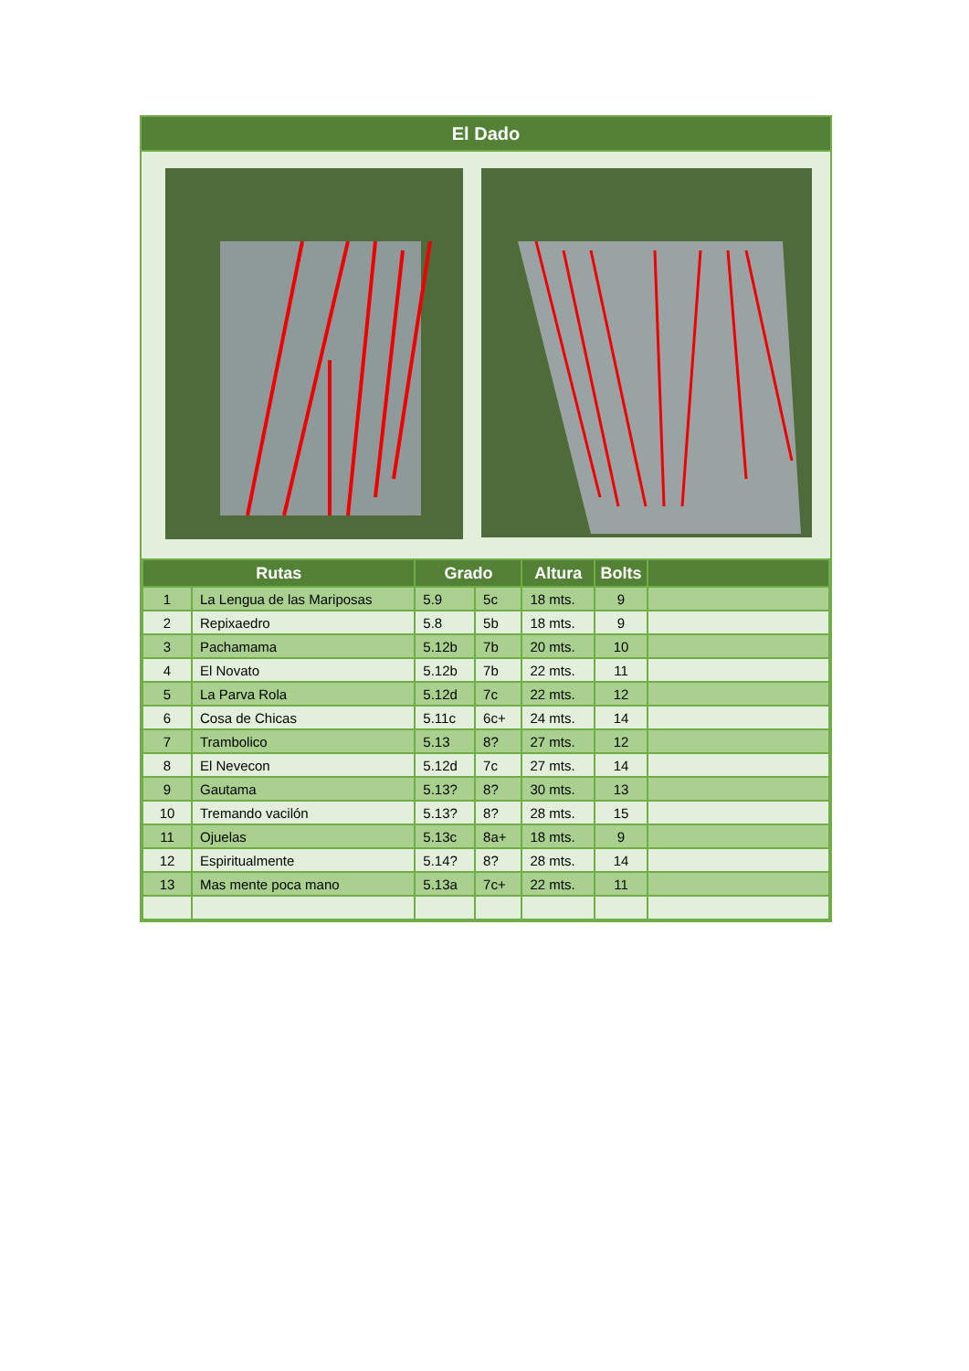El Dado
| Rutas | | Grado | | Altura | Bolts | |
| --- | --- | --- | --- | --- | --- | --- |
| 1 | La Lengua de las Mariposas | 5.9 | 5c | 18 mts. | 9 | |
| 2 | Repixaedro | 5.8 | 5b | 18 mts. | 9 | |
| 3 | Pachamama | 5.12b | 7b | 20 mts. | 10 | |
| 4 | El Novato | 5.12b | 7b | 22 mts. | 11 | |
| 5 | La Parva Rola | 5.12d | 7c | 22 mts. | 12 | |
| 6 | Cosa de Chicas | 5.11c | 6c+ | 24 mts. | 14 | |
| 7 | Trambolico | 5.13 | 8? | 27 mts. | 12 | |
| 8 | El Nevecon | 5.12d | 7c | 27 mts. | 14 | |
| 9 | Gautama | 5.13? | 8? | 30 mts. | 13 | |
| 10 | Tremando vacilón | 5.13? | 8? | 28 mts. | 15 | |
| 11 | Ojuelas | 5.13c | 8a+ | 18 mts. | 9 | |
| 12 | Espiritualmente | 5.14? | 8? | 28 mts. | 14 | |
| 13 | Mas mente poca mano | 5.13a | 7c+ | 22 mts. | 11 | |